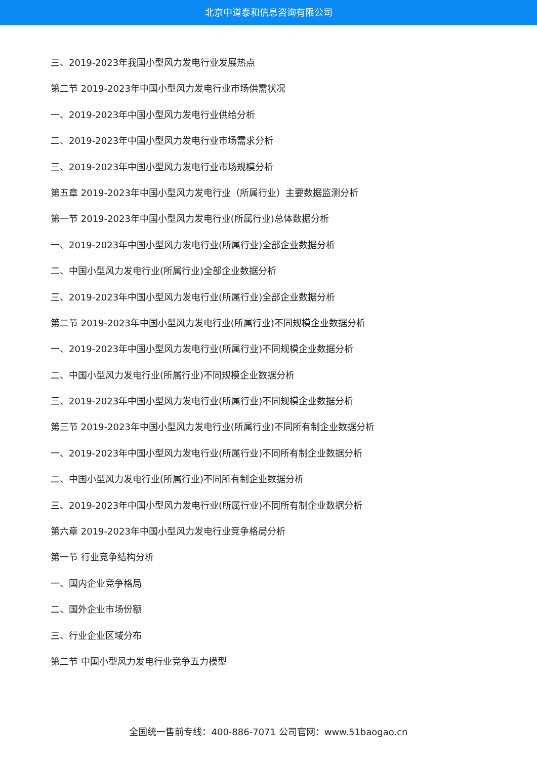北京中道泰和信息咨询有限公司
三、2019-2023年我国小型风力发电行业发展热点
第二节 2019-2023年中国小型风力发电行业市场供需状况
一、2019-2023年中国小型风力发电行业供给分析
二、2019-2023年中国小型风力发电行业市场需求分析
三、2019-2023年中国小型风力发电行业市场规模分析
第五章 2019-2023年中国小型风力发电行业（所属行业）主要数据监测分析
第一节 2019-2023年中国小型风力发电行业(所属行业)总体数据分析
一、2019-2023年中国小型风力发电行业(所属行业)全部企业数据分析
二、中国小型风力发电行业(所属行业)全部企业数据分析
三、2019-2023年中国小型风力发电行业(所属行业)全部企业数据分析
第二节 2019-2023年中国小型风力发电行业(所属行业)不同规模企业数据分析
一、2019-2023年中国小型风力发电行业(所属行业)不同规模企业数据分析
二、中国小型风力发电行业(所属行业)不同规模企业数据分析
三、2019-2023年中国小型风力发电行业(所属行业)不同规模企业数据分析
第三节 2019-2023年中国小型风力发电行业(所属行业)不同所有制企业数据分析
一、2019-2023年中国小型风力发电行业(所属行业)不同所有制企业数据分析
二、中国小型风力发电行业(所属行业)不同所有制企业数据分析
三、2019-2023年中国小型风力发电行业(所属行业)不同所有制企业数据分析
第六章 2019-2023年中国小型风力发电行业竞争格局分析
第一节 行业竞争结构分析
一、国内企业竞争格局
二、国外企业市场份额
三、行业企业区域分布
第二节 中国小型风力发电行业竞争五力模型
全国统一售前专线：400-886-7071 公司官网：www.51baogao.cn